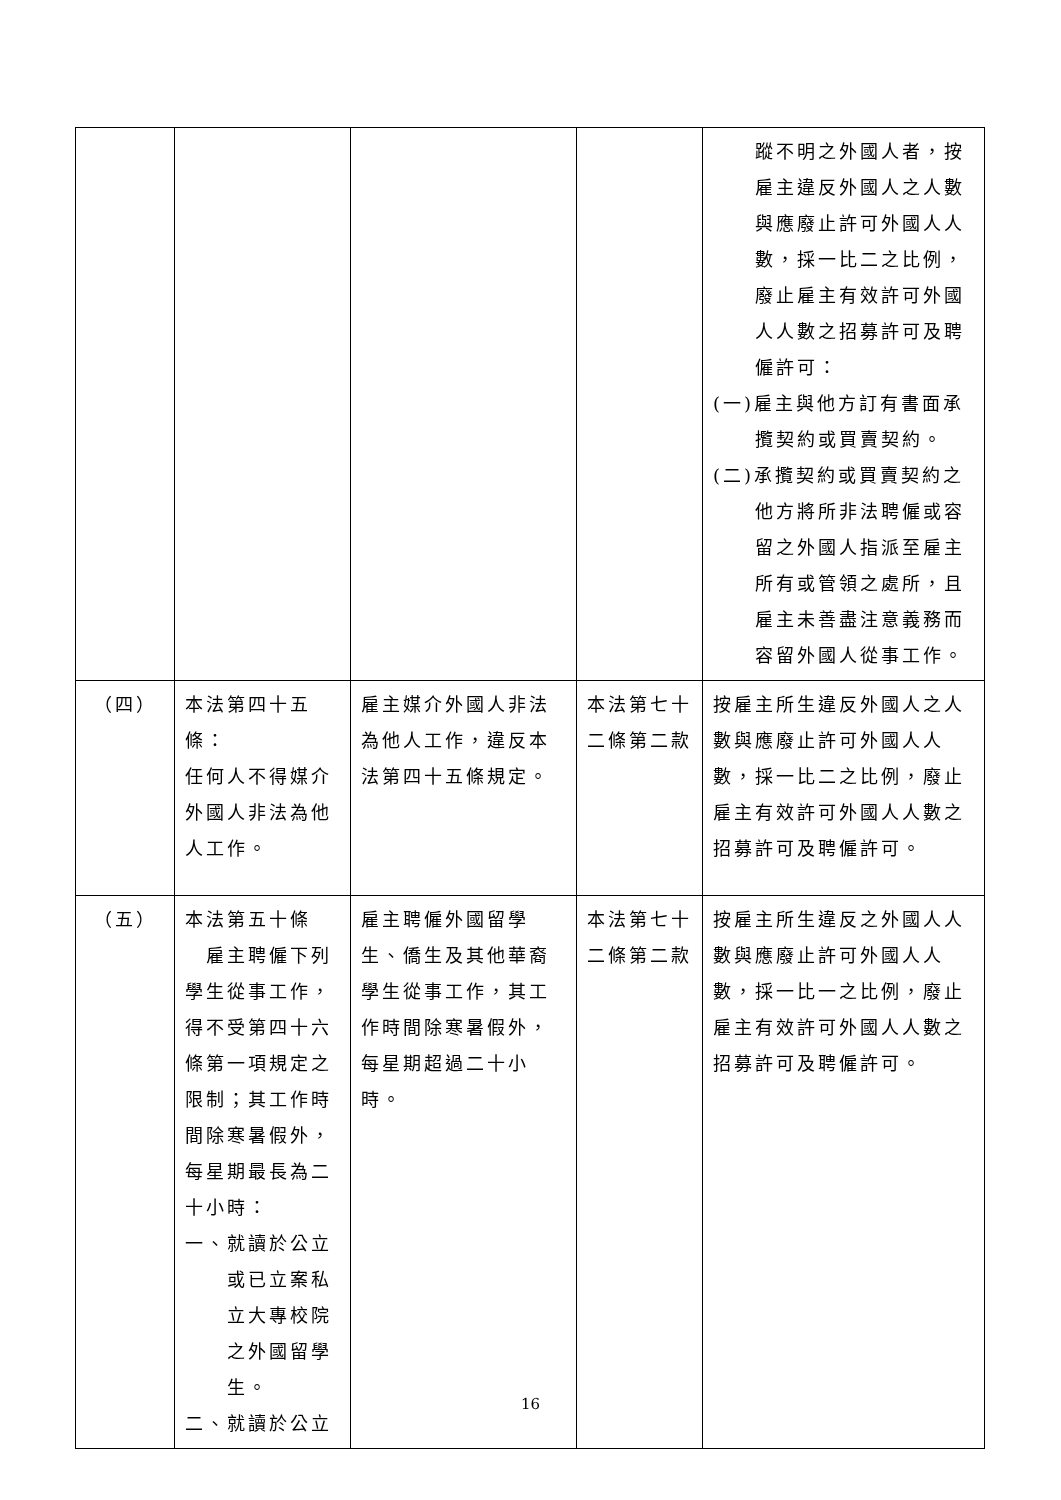| | | | | 蹤不明之外國人者，按雇主違反外國人之人數與應廢止許可外國人人數，採一比二之比例，廢止雇主有效許可外國人人數之招募許可及聘僱許可： (一)雇主與他方訂有書面承攬契約或買賣契約。 (二)承攬契約或買賣契約之他方將所非法聘僱或容留之外國人指派至雇主所有或管領之處所，且雇主未善盡注意義務而容留外國人從事工作。 |
| （四） | 本法第四十五條： 任何人不得媒介外國人非法為他人工作。 | 雇主媒介外國人非法為他人工作，違反本法第四十五條規定。 | 本法第七十二條第二款 | 按雇主所生違反外國人之人數與應廢止許可外國人人數，採一比二之比例，廢止雇主有效許可外國人人數之招募許可及聘僱許可。 |
| （五） | 本法第五十條 雇主聘僱下列學生從事工作，得不受第四十六條第一項規定之限制；其工作時間除寒暑假外，每星期最長為二十小時： 一、就讀於公立或已立案私立大專校院之外國留學生。 二、就讀於公立 | 雇主聘僱外國留學生、僑生及其他華裔學生從事工作，其工作時間除寒暑假外，每星期超過二十小時。 | 本法第七十二條第二款 | 按雇主所生違反之外國人人數與應廢止許可外國人人數，採一比一之比例，廢止雇主有效許可外國人人數之招募許可及聘僱許可。 |
16